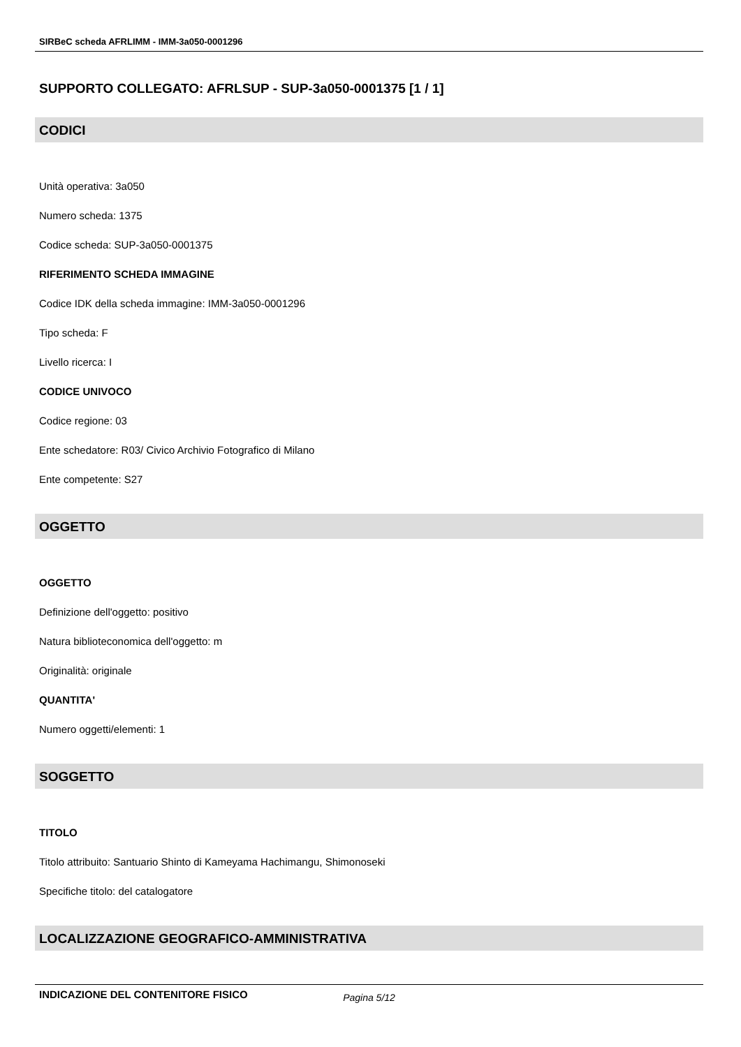SIRBeC scheda AFRLIMM - IMM-3a050-0001296
SUPPORTO COLLEGATO: AFRLSUP - SUP-3a050-0001375 [1 / 1]
CODICI
Unità operativa: 3a050
Numero scheda: 1375
Codice scheda: SUP-3a050-0001375
RIFERIMENTO SCHEDA IMMAGINE
Codice IDK della scheda immagine: IMM-3a050-0001296
Tipo scheda: F
Livello ricerca: I
CODICE UNIVOCO
Codice regione: 03
Ente schedatore: R03/ Civico Archivio Fotografico di Milano
Ente competente: S27
OGGETTO
OGGETTO
Definizione dell'oggetto: positivo
Natura biblioteconomica dell'oggetto: m
Originalità: originale
QUANTITA'
Numero oggetti/elementi: 1
SOGGETTO
TITOLO
Titolo attribuito: Santuario Shinto di Kameyama Hachimangu, Shimonoseki
Specifiche titolo: del catalogatore
LOCALIZZAZIONE GEOGRAFICO-AMMINISTRATIVA
INDICAZIONE DEL CONTENITORE FISICO
Pagina 5/12